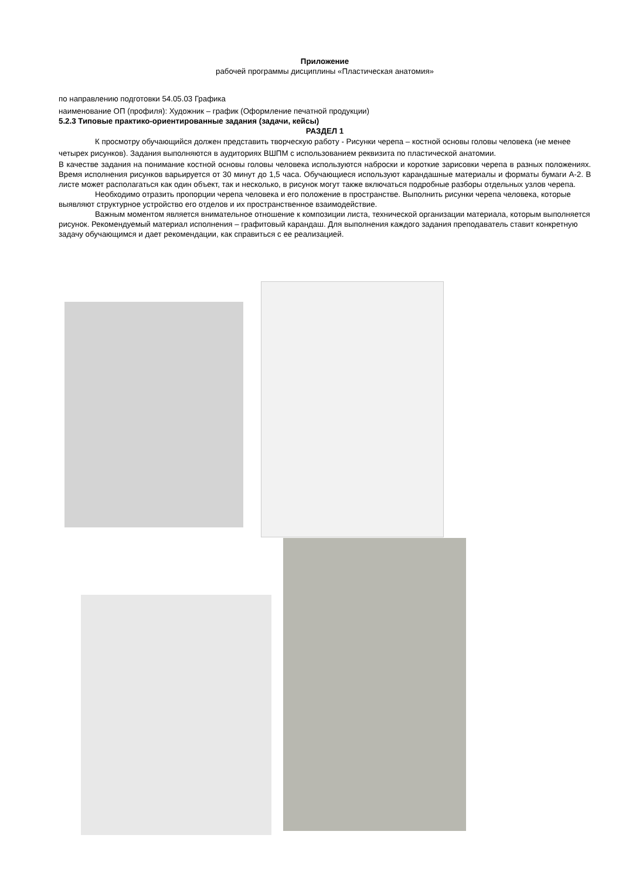Приложение
рабочей программы дисциплины «Пластическая анатомия»
по направлению подготовки 54.05.03 Графика
наименование ОП (профиля): Художник – график (Оформление печатной продукции)
5.2.3 Типовые практико-ориентированные задания (задачи, кейсы)
РАЗДЕЛ 1
К просмотру обучающийся должен представить творческую работу - Рисунки черепа – костной основы головы человека (не менее четырех рисунков). Задания выполняются в аудиториях ВШПМ с использованием реквизита по пластической анатомии.
В качестве задания на понимание костной основы головы человека используются наброски и короткие зарисовки черепа в разных положениях. Время исполнения рисунков варьируется от 30 минут до 1,5 часа. Обучающиеся используют карандашные материалы и форматы бумаги А-2. В листе может располагаться как один объект, так и несколько, в рисунок могут также включаться подробные разборы отдельных узлов черепа.
Необходимо отразить пропорции черепа человека и его положение в пространстве. Выполнить рисунки черепа человека, которые выявляют структурное устройство его отделов и их пространственное взаимодействие.
Важным моментом является внимательное отношение к композиции листа, технической организации материала, которым выполняется рисунок. Рекомендуемый материал исполнения – графитовый карандаш. Для выполнения каждого задания преподаватель ставит конкретную задачу обучающимся и дает рекомендации, как справиться с ее реализацией.